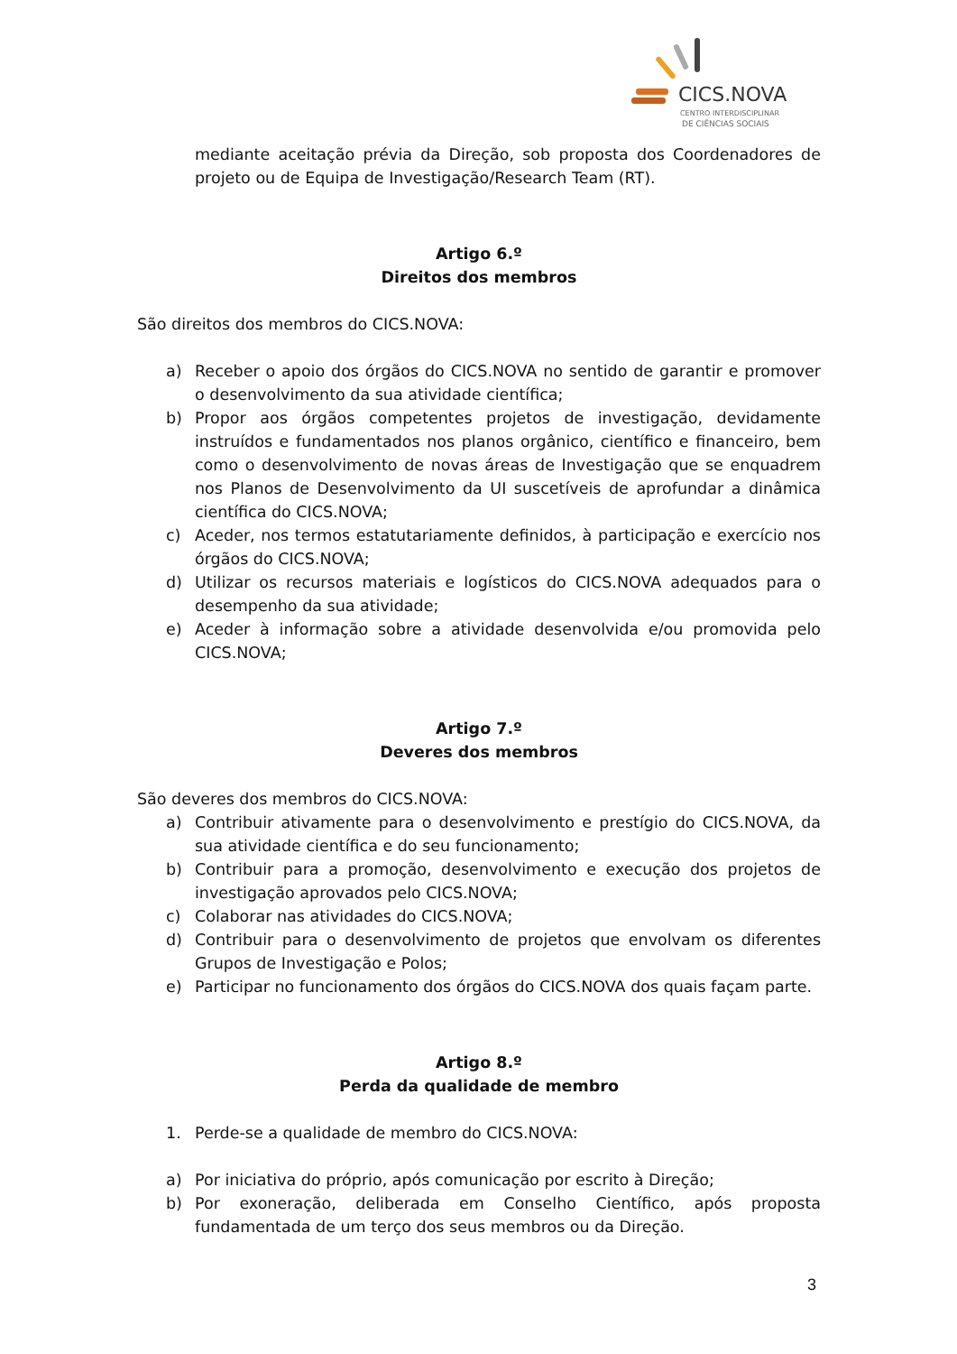CICS.NOVA
CENTRO INTERDISCIPLINAR
DE CIÊNCIAS SOCIAIS
mediante aceitação prévia da Direção, sob proposta dos Coordenadores de projeto ou de Equipa de Investigação/Research Team (RT).
Artigo 6.º
Direitos dos membros
São direitos dos membros do CICS.NOVA:
a) Receber o apoio dos órgãos do CICS.NOVA no sentido de garantir e promover o desenvolvimento da sua atividade científica;
b) Propor aos órgãos competentes projetos de investigação, devidamente instruídos e fundamentados nos planos orgânico, científico e financeiro, bem como o desenvolvimento de novas áreas de Investigação que se enquadrem nos Planos de Desenvolvimento da UI suscetíveis de aprofundar a dinâmica científica do CICS.NOVA;
c) Aceder, nos termos estatutariamente definidos, à participação e exercício nos órgãos do CICS.NOVA;
d) Utilizar os recursos materiais e logísticos do CICS.NOVA adequados para o desempenho da sua atividade;
e) Aceder à informação sobre a atividade desenvolvida e/ou promovida pelo CICS.NOVA;
Artigo 7.º
Deveres dos membros
São deveres dos membros do CICS.NOVA:
a) Contribuir ativamente para o desenvolvimento e prestígio do CICS.NOVA, da sua atividade científica e do seu funcionamento;
b) Contribuir para a promoção, desenvolvimento e execução dos projetos de investigação aprovados pelo CICS.NOVA;
c) Colaborar nas atividades do CICS.NOVA;
d) Contribuir para o desenvolvimento de projetos que envolvam os diferentes Grupos de Investigação e Polos;
e) Participar no funcionamento dos órgãos do CICS.NOVA dos quais façam parte.
Artigo 8.º
Perda da qualidade de membro
1. Perde-se a qualidade de membro do CICS.NOVA:
a) Por iniciativa do próprio, após comunicação por escrito à Direção;
b) Por exoneração, deliberada em Conselho Científico, após proposta fundamentada de um terço dos seus membros ou da Direção.
3